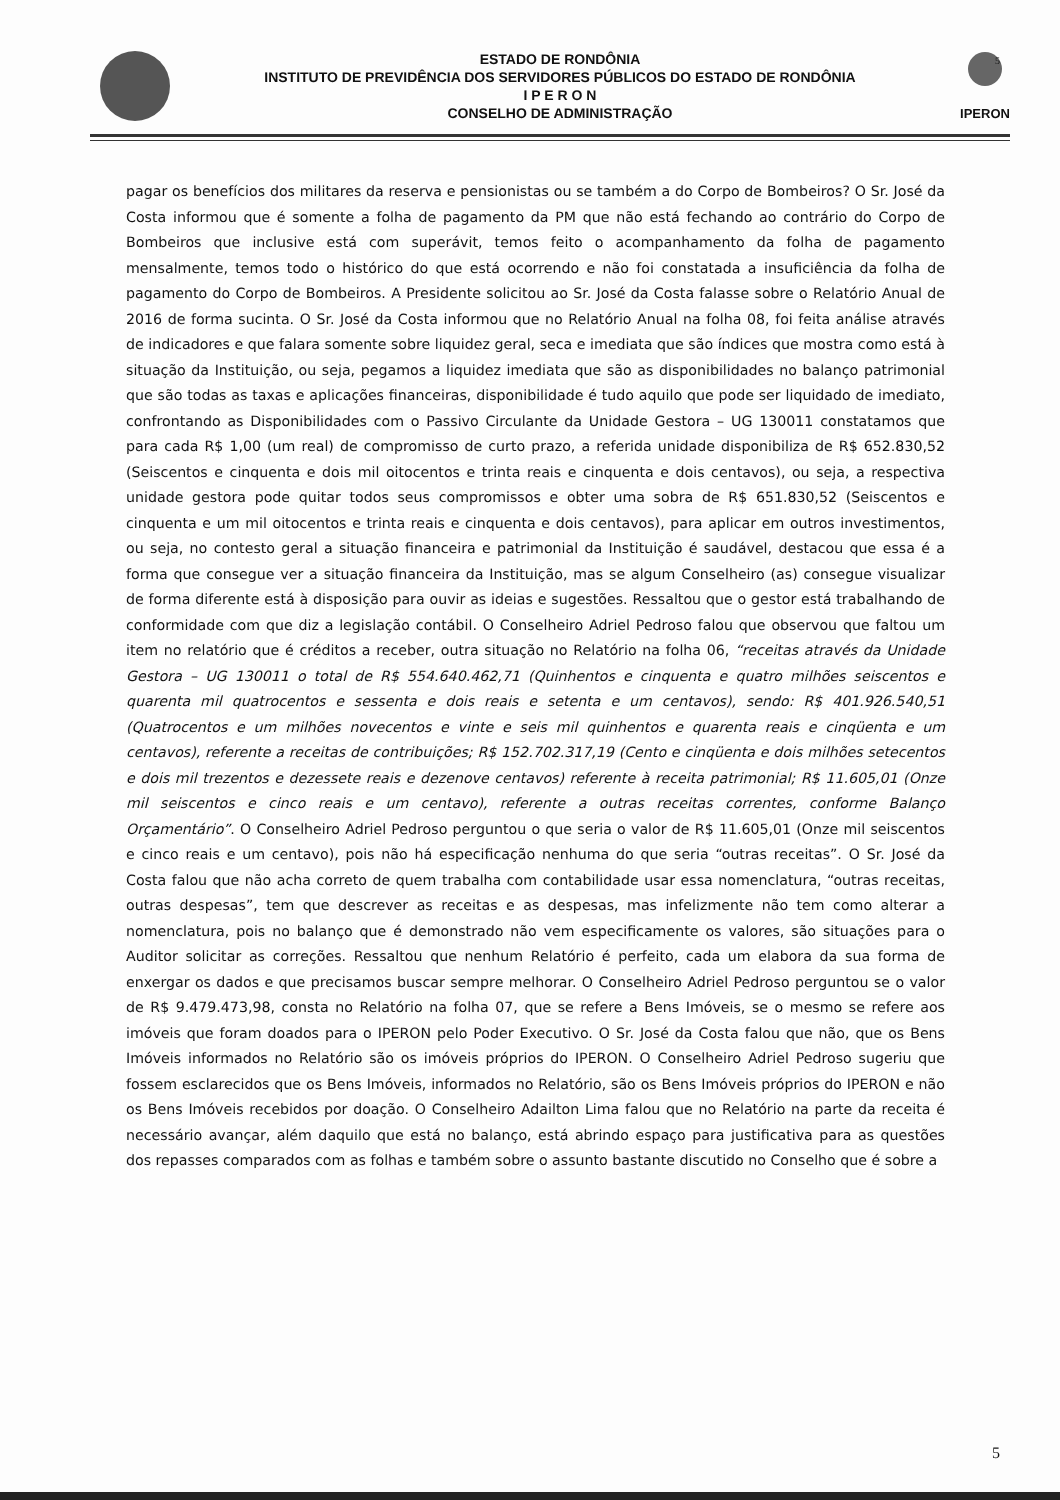5
ESTADO DE RONDÔNIA
INSTITUTO DE PREVIDÊNCIA DOS SERVIDORES PÚBLICOS DO ESTADO DE RONDÔNIA
I P E R O N
CONSELHO DE ADMINISTRAÇÃO
IPERON
pagar os benefícios dos militares da reserva e pensionistas ou se também a do Corpo de Bombeiros? O Sr. José da Costa informou que é somente a folha de pagamento da PM que não está fechando ao contrário do Corpo de Bombeiros que inclusive está com superávit, temos feito o acompanhamento da folha de pagamento mensalmente, temos todo o histórico do que está ocorrendo e não foi constatada a insuficiência da folha de pagamento do Corpo de Bombeiros. A Presidente solicitou ao Sr. José da Costa falasse sobre o Relatório Anual de 2016 de forma sucinta. O Sr. José da Costa informou que no Relatório Anual na folha 08, foi feita análise através de indicadores e que falara somente sobre liquidez geral, seca e imediata que são índices que mostra como está à situação da Instituição, ou seja, pegamos a liquidez imediata que são as disponibilidades no balanço patrimonial que são todas as taxas e aplicações financeiras, disponibilidade é tudo aquilo que pode ser liquidado de imediato, confrontando as Disponibilidades com o Passivo Circulante da Unidade Gestora – UG 130011 constatamos que para cada R$ 1,00 (um real) de compromisso de curto prazo, a referida unidade disponibiliza de R$ 652.830,52 (Seiscentos e cinquenta e dois mil oitocentos e trinta reais e cinquenta e dois centavos), ou seja, a respectiva unidade gestora pode quitar todos seus compromissos e obter uma sobra de R$ 651.830,52 (Seiscentos e cinquenta e um mil oitocentos e trinta reais e cinquenta e dois centavos), para aplicar em outros investimentos, ou seja, no contesto geral a situação financeira e patrimonial da Instituição é saudável, destacou que essa é a forma que consegue ver a situação financeira da Instituição, mas se algum Conselheiro (as) consegue visualizar de forma diferente está à disposição para ouvir as ideias e sugestões. Ressaltou que o gestor está trabalhando de conformidade com que diz a legislação contábil. O Conselheiro Adriel Pedroso falou que observou que faltou um item no relatório que é créditos a receber, outra situação no Relatório na folha 06, “receitas através da Unidade Gestora – UG 130011 o total de R$ 554.640.462,71 (Quinhentos e cinquenta e quatro milhões seiscentos e quarenta mil quatrocentos e sessenta e dois reais e setenta e um centavos), sendo: R$ 401.926.540,51 (Quatrocentos e um milhões novecentos e vinte e seis mil quinhentos e quarenta reais e cinqüenta e um centavos), referente a receitas de contribuições; R$ 152.702.317,19 (Cento e cinqüenta e dois milhões setecentos e dois mil trezentos e dezessete reais e dezenove centavos) referente à receita patrimonial; R$ 11.605,01 (Onze mil seiscentos e cinco reais e um centavo), referente a outras receitas correntes, conforme Balanço Orçamentário”. O Conselheiro Adriel Pedroso perguntou o que seria o valor de R$ 11.605,01 (Onze mil seiscentos e cinco reais e um centavo), pois não há especificação nenhuma do que seria “outras receitas”. O Sr. José da Costa falou que não acha correto de quem trabalha com contabilidade usar essa nomenclatura, “outras receitas, outras despesas”, tem que descrever as receitas e as despesas, mas infelizmente não tem como alterar a nomenclatura, pois no balanço que é demonstrado não vem especificamente os valores, são situações para o Auditor solicitar as correções. Ressaltou que nenhum Relatório é perfeito, cada um elabora da sua forma de enxergar os dados e que precisamos buscar sempre melhorar. O Conselheiro Adriel Pedroso perguntou se o valor de R$ 9.479.473,98, consta no Relatório na folha 07, que se refere a Bens Imóveis, se o mesmo se refere aos imóveis que foram doados para o IPERON pelo Poder Executivo. O Sr. José da Costa falou que não, que os Bens Imóveis informados no Relatório são os imóveis próprios do IPERON. O Conselheiro Adriel Pedroso sugeriu que fossem esclarecidos que os Bens Imóveis, informados no Relatório, são os Bens Imóveis próprios do IPERON e não os Bens Imóveis recebidos por doação. O Conselheiro Adailton Lima falou que no Relatório na parte da receita é necessário avançar, além daquilo que está no balanço, está abrindo espaço para justificativa para as questões dos repasses comparados com as folhas e também sobre o assunto bastante discutido no Conselho que é sobre a
5